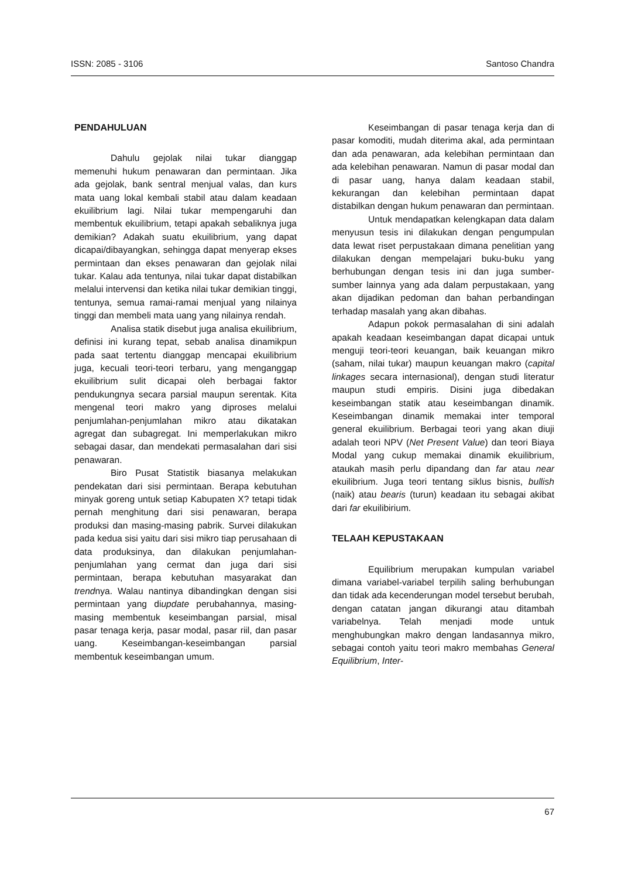ISSN: 2085 - 3106 Santoso Chandra
PENDAHULUAN
Dahulu gejolak nilai tukar dianggap memenuhi hukum penawaran dan permintaan. Jika ada gejolak, bank sentral menjual valas, dan kurs mata uang lokal kembali stabil atau dalam keadaan ekuilibrium lagi. Nilai tukar mempengaruhi dan membentuk ekuilibrium, tetapi apakah sebaliknya juga demikian? Adakah suatu ekuilibrium, yang dapat dicapai/dibayangkan, sehingga dapat menyerap ekses permintaan dan ekses penawaran dan gejolak nilai tukar. Kalau ada tentunya, nilai tukar dapat distabilkan melalui intervensi dan ketika nilai tukar demikian tinggi, tentunya, semua ramai-ramai menjual yang nilainya tinggi dan membeli mata uang yang nilainya rendah.
Analisa statik disebut juga analisa ekuilibrium, definisi ini kurang tepat, sebab analisa dinamikpun pada saat tertentu dianggap mencapai ekuilibrium juga, kecuali teori-teori terbaru, yang menganggap ekuilibrium sulit dicapai oleh berbagai faktor pendukungnya secara parsial maupun serentak. Kita mengenal teori makro yang diproses melalui penjumlahan-penjumlahan mikro atau dikatakan agregat dan subagregat. Ini memperlakukan mikro sebagai dasar, dan mendekati permasalahan dari sisi penawaran.
Biro Pusat Statistik biasanya melakukan pendekatan dari sisi permintaan. Berapa kebutuhan minyak goreng untuk setiap Kabupaten X? tetapi tidak pernah menghitung dari sisi penawaran, berapa produksi dan masing-masing pabrik. Survei dilakukan pada kedua sisi yaitu dari sisi mikro tiap perusahaan di data produksinya, dan dilakukan penjumlahan-penjumlahan yang cermat dan juga dari sisi permintaan, berapa kebutuhan masyarakat dan trendnya. Walau nantinya dibandingkan dengan sisi permintaan yang diupdate perubahannya, masing-masing membentuk keseimbangan parsial, misal pasar tenaga kerja, pasar modal, pasar riil, dan pasar uang. Keseimbangan-keseimbangan parsial membentuk keseimbangan umum.
Keseimbangan di pasar tenaga kerja dan di pasar komoditi, mudah diterima akal, ada permintaan dan ada penawaran, ada kelebihan permintaan dan ada kelebihan penawaran. Namun di pasar modal dan di pasar uang, hanya dalam keadaan stabil, kekurangan dan kelebihan permintaan dapat distabilkan dengan hukum penawaran dan permintaan.
Untuk mendapatkan kelengkapan data dalam menyusun tesis ini dilakukan dengan pengumpulan data lewat riset perpustakaan dimana penelitian yang dilakukan dengan mempelajari buku-buku yang berhubungan dengan tesis ini dan juga sumber-sumber lainnya yang ada dalam perpustakaan, yang akan dijadikan pedoman dan bahan perbandingan terhadap masalah yang akan dibahas.
Adapun pokok permasalahan di sini adalah apakah keadaan keseimbangan dapat dicapai untuk menguji teori-teori keuangan, baik keuangan mikro (saham, nilai tukar) maupun keuangan makro (capital linkages secara internasional), dengan studi literatur maupun studi empiris. Disini juga dibedakan keseimbangan statik atau keseimbangan dinamik. Keseimbangan dinamik memakai inter temporal general ekuilibrium. Berbagai teori yang akan diuji adalah teori NPV (Net Present Value) dan teori Biaya Modal yang cukup memakai dinamik ekuilibrium, ataukah masih perlu dipandang dan far atau near ekuilibrium. Juga teori tentang siklus bisnis, bullish (naik) atau bearis (turun) keadaan itu sebagai akibat dari far ekuilibirium.
TELAAH KEPUSTAKAAN
Equilibrium merupakan kumpulan variabel dimana variabel-variabel terpilih saling berhubungan dan tidak ada kecenderungan model tersebut berubah, dengan catatan jangan dikurangi atau ditambah variabelnya. Telah menjadi mode untuk menghubungkan makro dengan landasannya mikro, sebagai contoh yaitu teori makro membahas General Equilibrium, Inter-
67